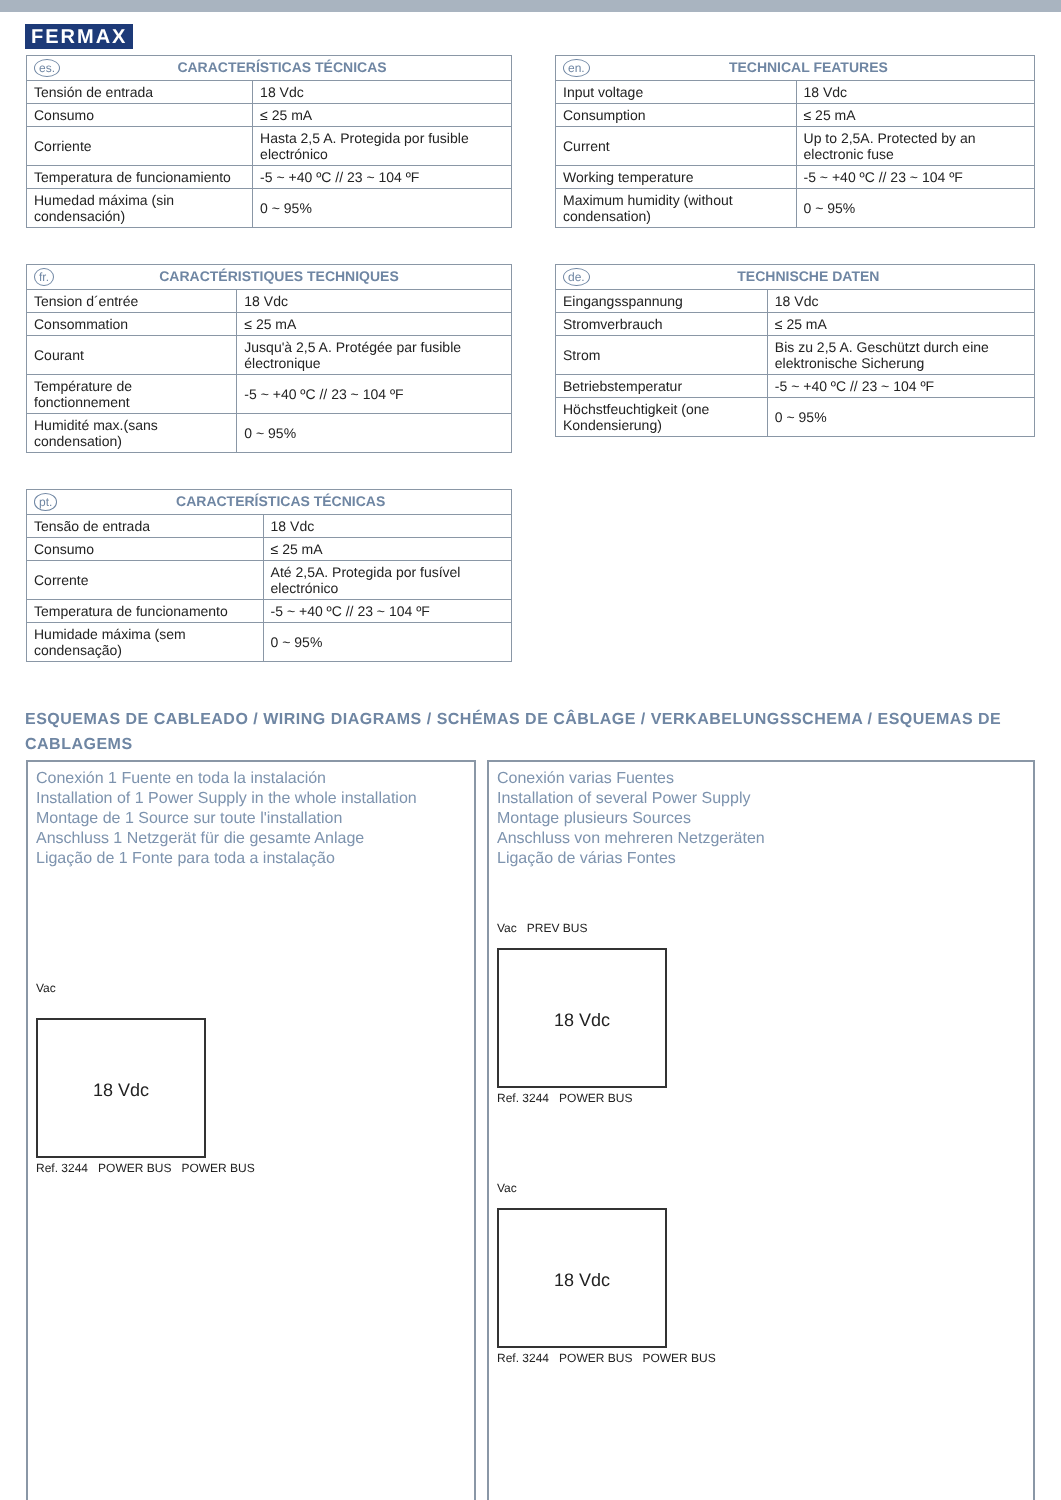FERMAX
| es. CARACTERÍSTICAS TÉCNICAS | |
| --- | --- |
| Tensión de entrada | 18 Vdc |
| Consumo | ≤ 25 mA |
| Corriente | Hasta 2,5 A. Protegida por fusible electrónico |
| Temperatura de funcionamiento | -5 ~ +40 ºC // 23 ~ 104 ºF |
| Humedad máxima (sin condensación) | 0 ~ 95% |
| fr. CARACTÉRISTIQUES TECHNIQUES | |
| --- | --- |
| Tension d´entrée | 18 Vdc |
| Consommation | ≤ 25 mA |
| Courant | Jusqu'à 2,5 A. Protégée par fusible électronique |
| Température de fonctionnement | -5 ~ +40 ºC // 23 ~ 104 ºF |
| Humidité max.(sans condensation) | 0 ~ 95% |
| pt. CARACTERÍSTICAS TÉCNICAS | |
| --- | --- |
| Tensão de entrada | 18 Vdc |
| Consumo | ≤ 25 mA |
| Corrente | Até 2,5A. Protegida por fusível electrónico |
| Temperatura de funcionamento | -5 ~ +40 ºC // 23 ~ 104 ºF |
| Humidade máxima (sem condensação) | 0 ~ 95% |
| en. TECHNICAL FEATURES | |
| --- | --- |
| Input voltage | 18 Vdc |
| Consumption | ≤ 25 mA |
| Current | Up to 2,5A. Protected by an electronic fuse |
| Working temperature | -5 ~ +40 ºC // 23 ~ 104 ºF |
| Maximum humidity (without condensation) | 0 ~ 95% |
| de. TECHNISCHE DATEN | |
| --- | --- |
| Eingangsspannung | 18 Vdc |
| Stromverbrauch | ≤ 25 mA |
| Strom | Bis zu 2,5 A. Geschützt durch eine elektronische Sicherung |
| Betriebstemperatur | -5 ~ +40 ºC // 23 ~ 104 ºF |
| Höchstfeuchtigkeit (one Kondensierung) | 0 ~ 95% |
ESQUEMAS DE CABLEADO / WIRING DIAGRAMS / SCHÉMAS DE CÂBLAGE / VERKABELUNGSSCHEMA / ESQUEMAS DE CABLAGEMS
Conexión 1 Fuente en toda la instalación
Installation of 1 Power Supply in the whole installation
Montage de 1 Source sur toute l'installation
Anschluss 1 Netzgerät für die gesamte Anlage
Ligação de 1 Fonte para toda a instalação
Vac
18 Vdc
Ref. 3244 POWER BUS POWER BUS
Conexión varias Fuentes
Installation of several Power Supply
Montage plusieurs Sources
Anschluss von mehreren Netzgeräten
Ligação de várias Fontes
Vac PREV BUS
18 Vdc
Ref. 3244 POWER BUS
Vac
18 Vdc
Ref. 3244 POWER BUS POWER BUS